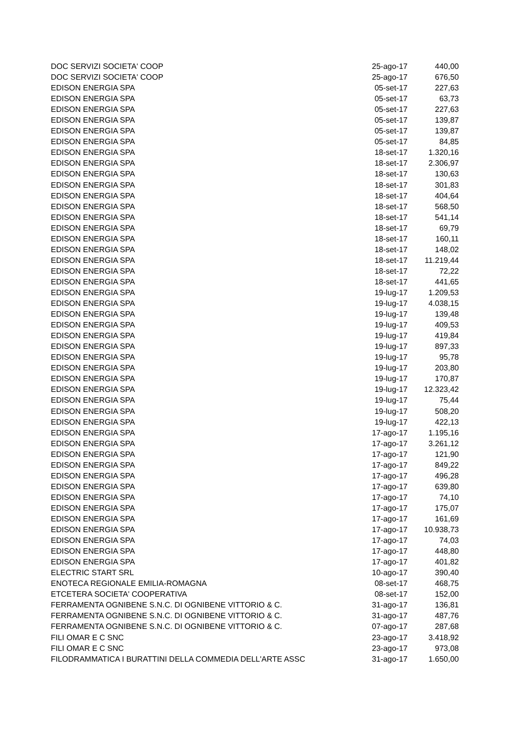| DOC SERVIZI SOCIETA' COOP | 25-ago-17 | 440,00 |
| DOC SERVIZI SOCIETA' COOP | 25-ago-17 | 676,50 |
| EDISON ENERGIA SPA | 05-set-17 | 227,63 |
| EDISON ENERGIA SPA | 05-set-17 | 63,73 |
| EDISON ENERGIA SPA | 05-set-17 | 227,63 |
| EDISON ENERGIA SPA | 05-set-17 | 139,87 |
| EDISON ENERGIA SPA | 05-set-17 | 139,87 |
| EDISON ENERGIA SPA | 05-set-17 | 84,85 |
| EDISON ENERGIA SPA | 18-set-17 | 1.320,16 |
| EDISON ENERGIA SPA | 18-set-17 | 2.306,97 |
| EDISON ENERGIA SPA | 18-set-17 | 130,63 |
| EDISON ENERGIA SPA | 18-set-17 | 301,83 |
| EDISON ENERGIA SPA | 18-set-17 | 404,64 |
| EDISON ENERGIA SPA | 18-set-17 | 568,50 |
| EDISON ENERGIA SPA | 18-set-17 | 541,14 |
| EDISON ENERGIA SPA | 18-set-17 | 69,79 |
| EDISON ENERGIA SPA | 18-set-17 | 160,11 |
| EDISON ENERGIA SPA | 18-set-17 | 148,02 |
| EDISON ENERGIA SPA | 18-set-17 | 11.219,44 |
| EDISON ENERGIA SPA | 18-set-17 | 72,22 |
| EDISON ENERGIA SPA | 18-set-17 | 441,65 |
| EDISON ENERGIA SPA | 19-lug-17 | 1.209,53 |
| EDISON ENERGIA SPA | 19-lug-17 | 4.038,15 |
| EDISON ENERGIA SPA | 19-lug-17 | 139,48 |
| EDISON ENERGIA SPA | 19-lug-17 | 409,53 |
| EDISON ENERGIA SPA | 19-lug-17 | 419,84 |
| EDISON ENERGIA SPA | 19-lug-17 | 897,33 |
| EDISON ENERGIA SPA | 19-lug-17 | 95,78 |
| EDISON ENERGIA SPA | 19-lug-17 | 203,80 |
| EDISON ENERGIA SPA | 19-lug-17 | 170,87 |
| EDISON ENERGIA SPA | 19-lug-17 | 12.323,42 |
| EDISON ENERGIA SPA | 19-lug-17 | 75,44 |
| EDISON ENERGIA SPA | 19-lug-17 | 508,20 |
| EDISON ENERGIA SPA | 19-lug-17 | 422,13 |
| EDISON ENERGIA SPA | 17-ago-17 | 1.195,16 |
| EDISON ENERGIA SPA | 17-ago-17 | 3.261,12 |
| EDISON ENERGIA SPA | 17-ago-17 | 121,90 |
| EDISON ENERGIA SPA | 17-ago-17 | 849,22 |
| EDISON ENERGIA SPA | 17-ago-17 | 496,28 |
| EDISON ENERGIA SPA | 17-ago-17 | 639,80 |
| EDISON ENERGIA SPA | 17-ago-17 | 74,10 |
| EDISON ENERGIA SPA | 17-ago-17 | 175,07 |
| EDISON ENERGIA SPA | 17-ago-17 | 161,69 |
| EDISON ENERGIA SPA | 17-ago-17 | 10.938,73 |
| EDISON ENERGIA SPA | 17-ago-17 | 74,03 |
| EDISON ENERGIA SPA | 17-ago-17 | 448,80 |
| EDISON ENERGIA SPA | 17-ago-17 | 401,82 |
| ELECTRIC START SRL | 10-ago-17 | 390,40 |
| ENOTECA REGIONALE EMILIA-ROMAGNA | 08-set-17 | 468,75 |
| ETCETERA SOCIETA' COOPERATIVA | 08-set-17 | 152,00 |
| FERRAMENTA OGNIBENE S.N.C. DI OGNIBENE VITTORIO & C. | 31-ago-17 | 136,81 |
| FERRAMENTA OGNIBENE S.N.C. DI OGNIBENE VITTORIO & C. | 31-ago-17 | 487,76 |
| FERRAMENTA OGNIBENE S.N.C. DI OGNIBENE VITTORIO & C. | 07-ago-17 | 287,68 |
| FILI OMAR E C SNC | 23-ago-17 | 3.418,92 |
| FILI OMAR E C SNC | 23-ago-17 | 973,08 |
| FILODRAMMATICA I BURATTINI DELLA COMMEDIA DELL'ARTE ASSC | 31-ago-17 | 1.650,00 |